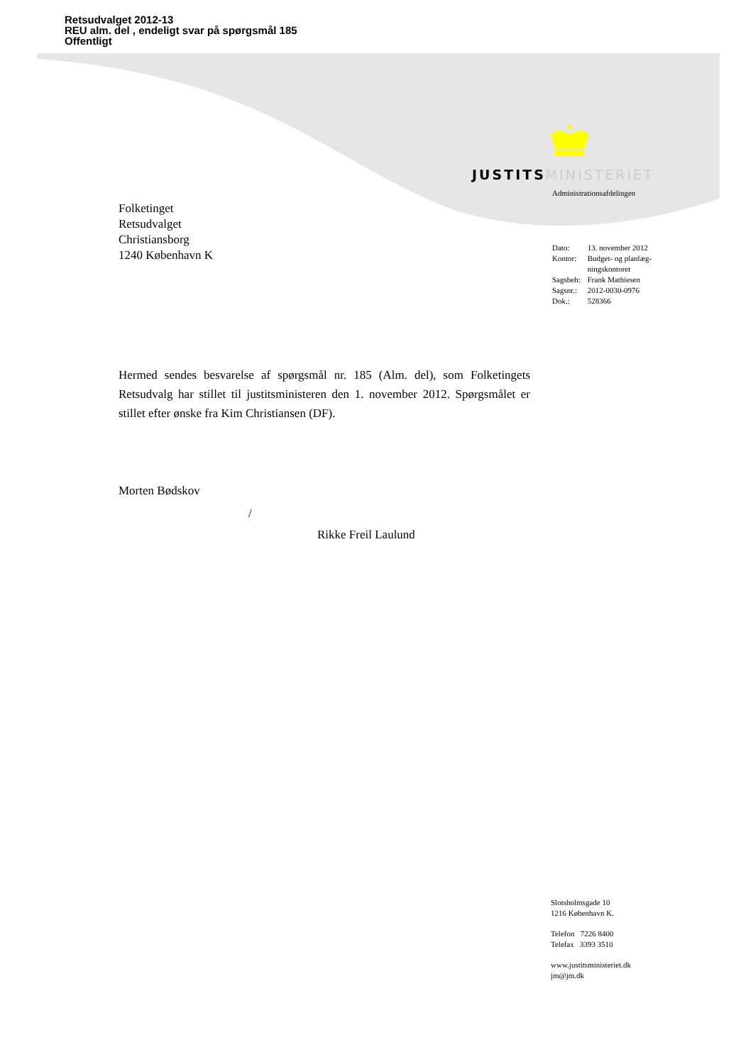Retsudvalget 2012-13
REU alm. del , endeligt svar på spørgsmål 185
Offentligt
JUSTITS MINISTERIET
Administrationsafdelingen
Folketinget
Retsudvalget
Christiansborg
1240 København K
| Dato: | 13. november 2012 |
| Kontor: | Budget- og planlæg- ningskontoret |
| Sagsbeh: | Frank Mathiesen |
| Sagsnr.: | 2012-0030-0976 |
| Dok.: | 528366 |
Hermed sendes besvarelse af spørgsmål nr. 185 (Alm. del), som Folketingets Retsudvalg har stillet til justitsministeren den 1. november 2012. Spørgsmålet er stillet efter ønske fra Kim Christiansen (DF).
Morten Bødskov
/
Rikke Freil Laulund
Slotsholmsgade 10
1216 København K.
Telefon 7226 8400
Telefax 3393 3510
www.justitsministeriet.dk
jm@jm.dk